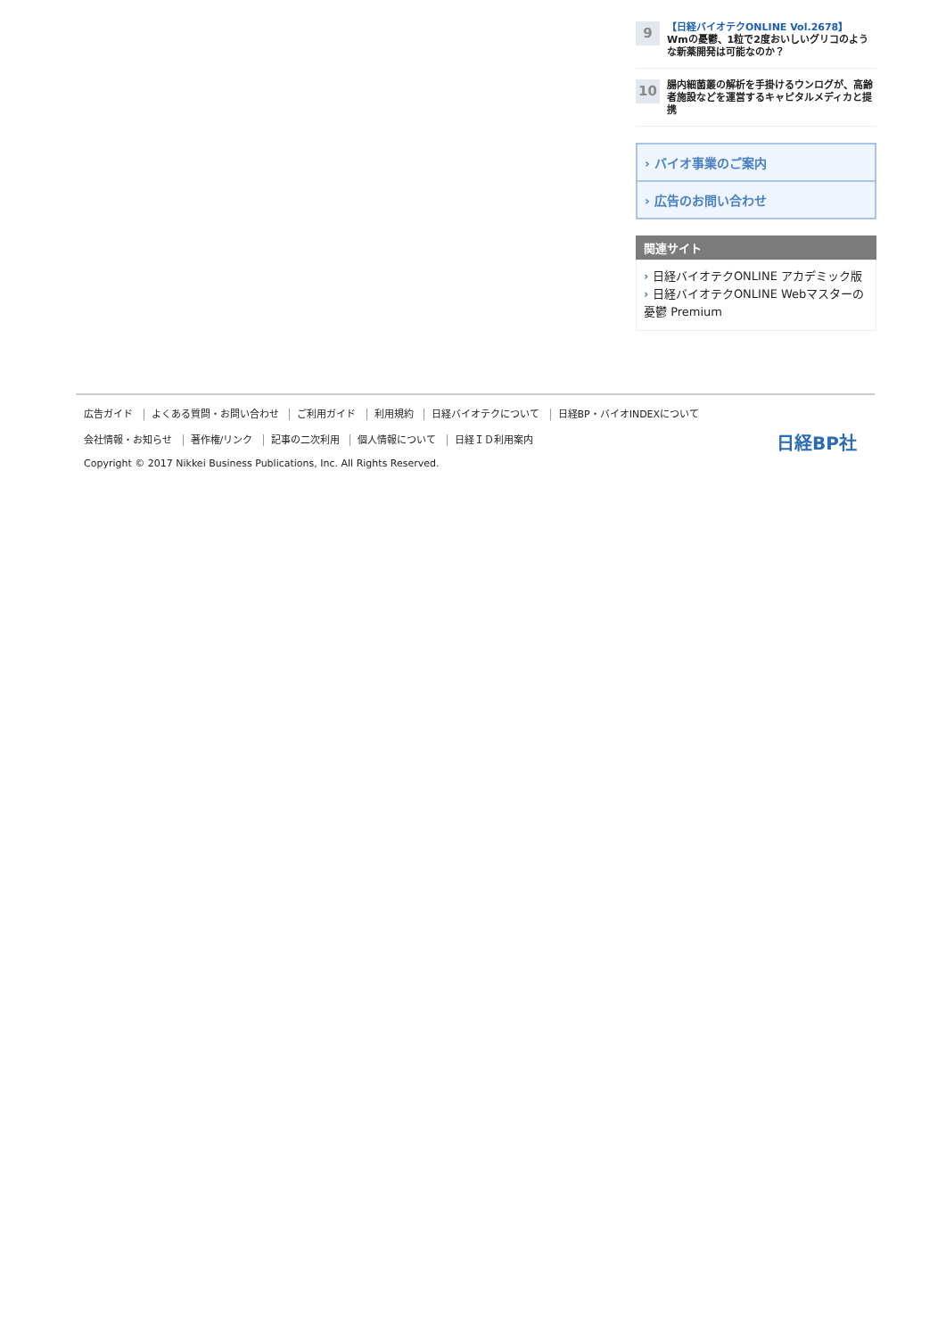9
【日経バイオテクONLINE Vol.2678】
Wmの憂鬱、1粒で2度おいしいグリコのような新薬開発は可能なのか？
10
腸内細菌叢の解析を手掛けるウンログが、高齢者施設などを運営するキャピタルメディカと提携
› バイオ事業のご案内
› 広告のお問い合わせ
関連サイト
日経バイオテクONLINE アカデミック版
日経バイオテクONLINE Webマスターの憂鬱 Premium
広告ガイド よくある質問・お問い合わせ ご利用ガイド 利用規約 日経バイオテクについて 日経BP・バイオINDEXについて
会社情報・お知らせ 著作権/リンク 記事の二次利用 個人情報について 日経ＩＤ利用案内
Copyright © 2017 Nikkei Business Publications, Inc. All Rights Reserved.
日経BP社